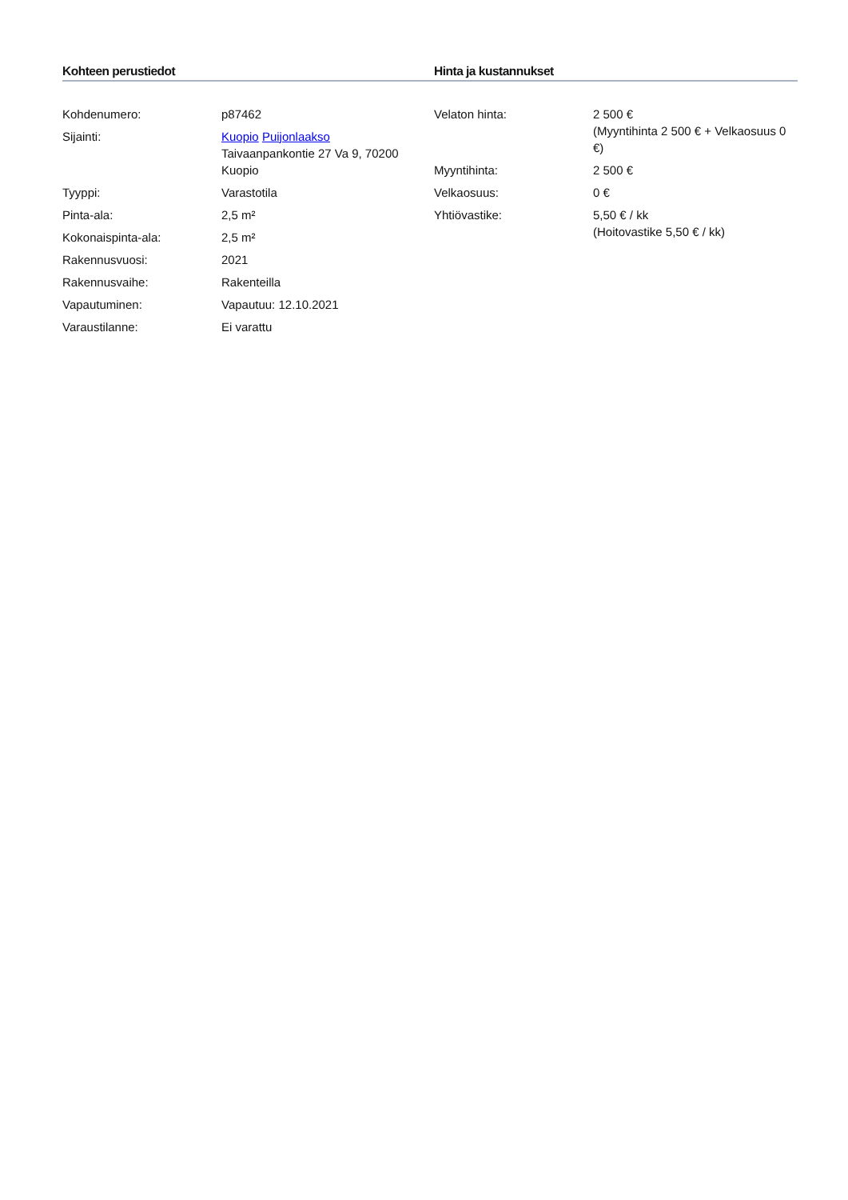Kohteen perustiedot
| Kohdenumero: | p87462 |
| Sijainti: | Kuopio Puijonlaakso Taivaanpankontie 27 Va 9, 70200 Kuopio |
| Tyyppi: | Varastotila |
| Pinta-ala: | 2,5 m² |
| Kokonaispinta-ala: | 2,5 m² |
| Rakennusvuosi: | 2021 |
| Rakennusvaihe: | Rakenteilla |
| Vapautuminen: | Vapautuu: 12.10.2021 |
| Varaustilanne: | Ei varattu |
Hinta ja kustannukset
| Velaton hinta: | 2 500 € (Myyntihinta 2 500 € + Velkaosuus 0 €) |
| Myyntihinta: | 2 500 € |
| Velkaosuus: | 0 € |
| Yhtiövastike: | 5,50 € / kk (Hoitovastike 5,50 € / kk) |